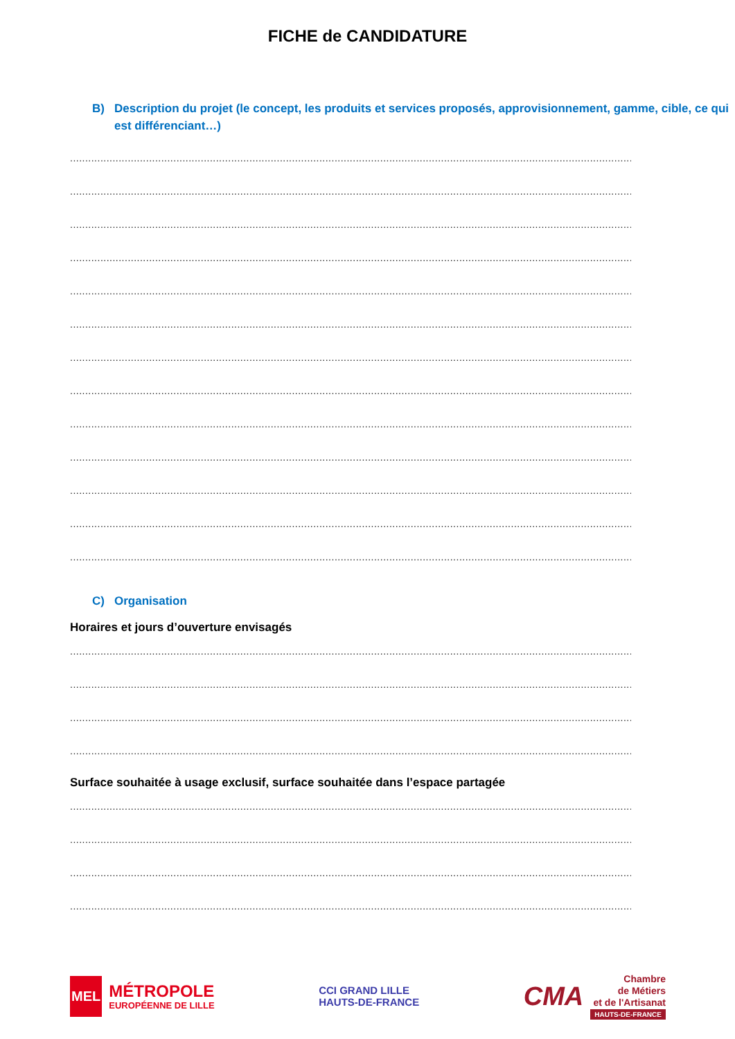FICHE de CANDIDATURE
B) Description du projet (le concept, les produits et services proposés, approvisionnement, gamme, cible, ce qui est différenciant…)
.......................................................................................................................................................................................................
.......................................................................................................................................................................................................
.......................................................................................................................................................................................................
.......................................................................................................................................................................................................
.......................................................................................................................................................................................................
.......................................................................................................................................................................................................
.......................................................................................................................................................................................................
.......................................................................................................................................................................................................
.......................................................................................................................................................................................................
.......................................................................................................................................................................................................
.......................................................................................................................................................................................................
.......................................................................................................................................................................................................
.......................................................................................................................................................................................................
C) Organisation
Horaires et jours d’ouverture envisagés
.......................................................................................................................................................................................................
.......................................................................................................................................................................................................
.......................................................................................................................................................................................................
.......................................................................................................................................................................................................
Surface souhaitée à usage exclusif, surface souhaitée dans l’espace partagée
.......................................................................................................................................................................................................
.......................................................................................................................................................................................................
.......................................................................................................................................................................................................
.......................................................................................................................................................................................................
MEL MÉTROPOLE
EUROPÉENNE DE LILLE
CCI GRAND LILLE
HAUTS-DE-FRANCE
CMA Chambre
de Métiers
et de l'Artisanat
HAUTS-DE-FRANCE